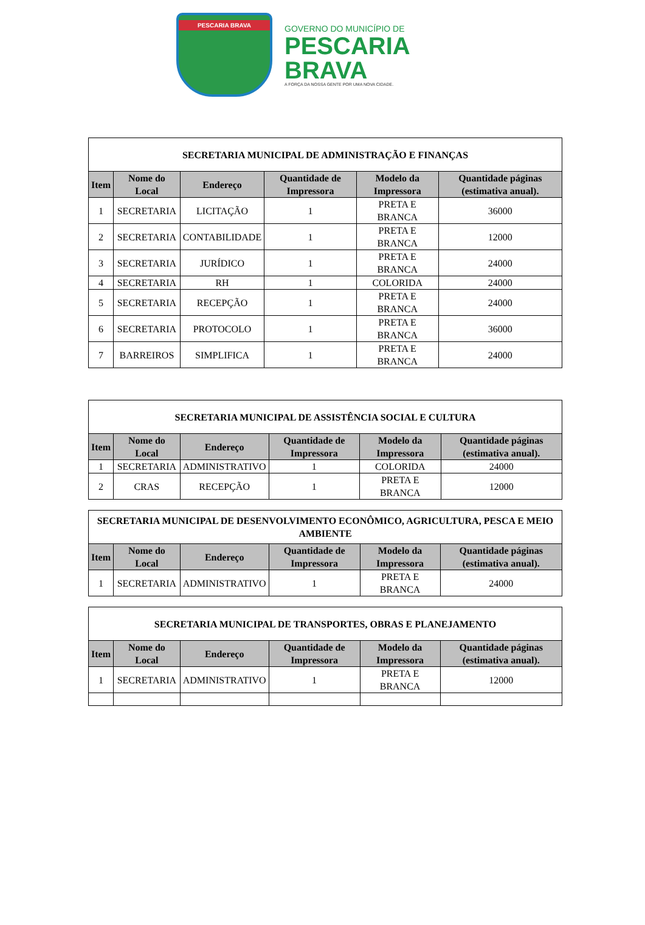PESCARIA BRAVA
GOVERNO DO MUNICÍPIO DE
PESCARIA
BRAVA
A FORÇA DA NOSSA GENTE POR UMA NOVA CIDADE.
| SECRETARIA MUNICIPAL DE ADMINISTRAÇÃO E FINANÇAS | | | | | |
| --- | --- | --- | --- | --- | --- |
| Item | Nome do Local | Endereço | Quantidade de Impressora | Modelo da Impressora | Quantidade páginas (estimativa anual). |
| 1 | SECRETARIA | LICITAÇÃO | 1 | PRETA E BRANCA | 36000 |
| 2 | SECRETARIA | CONTABILIDADE | 1 | PRETA E BRANCA | 12000 |
| 3 | SECRETARIA | JURÍDICO | 1 | PRETA E BRANCA | 24000 |
| 4 | SECRETARIA | RH | 1 | COLORIDA | 24000 |
| 5 | SECRETARIA | RECEPÇÃO | 1 | PRETA E BRANCA | 24000 |
| 6 | SECRETARIA | PROTOCOLO | 1 | PRETA E BRANCA | 36000 |
| 7 | BARREIROS | SIMPLIFICA | 1 | PRETA E BRANCA | 24000 |
| SECRETARIA MUNICIPAL DE ASSISTÊNCIA SOCIAL E CULTURA | | | | | |
| --- | --- | --- | --- | --- | --- |
| Item | Nome do Local | Endereço | Quantidade de Impressora | Modelo da Impressora | Quantidade páginas (estimativa anual). |
| 1 | SECRETARIA | ADMINISTRATIVO | 1 | COLORIDA | 24000 |
| 2 | CRAS | RECEPÇÃO | 1 | PRETA E BRANCA | 12000 |
| SECRETARIA MUNICIPAL DE DESENVOLVIMENTO ECONÔMICO, AGRICULTURA, PESCA E MEIO AMBIENTE | | | | | |
| --- | --- | --- | --- | --- | --- |
| Item | Nome do Local | Endereço | Quantidade de Impressora | Modelo da Impressora | Quantidade páginas (estimativa anual). |
| 1 | SECRETARIA | ADMINISTRATIVO | 1 | PRETA E BRANCA | 24000 |
| SECRETARIA MUNICIPAL DE TRANSPORTES, OBRAS E PLANEJAMENTO | | | | | |
| --- | --- | --- | --- | --- | --- |
| Item | Nome do Local | Endereço | Quantidade de Impressora | Modelo da Impressora | Quantidade páginas (estimativa anual). |
| 1 | SECRETARIA | ADMINISTRATIVO | 1 | PRETA E BRANCA | 12000 |